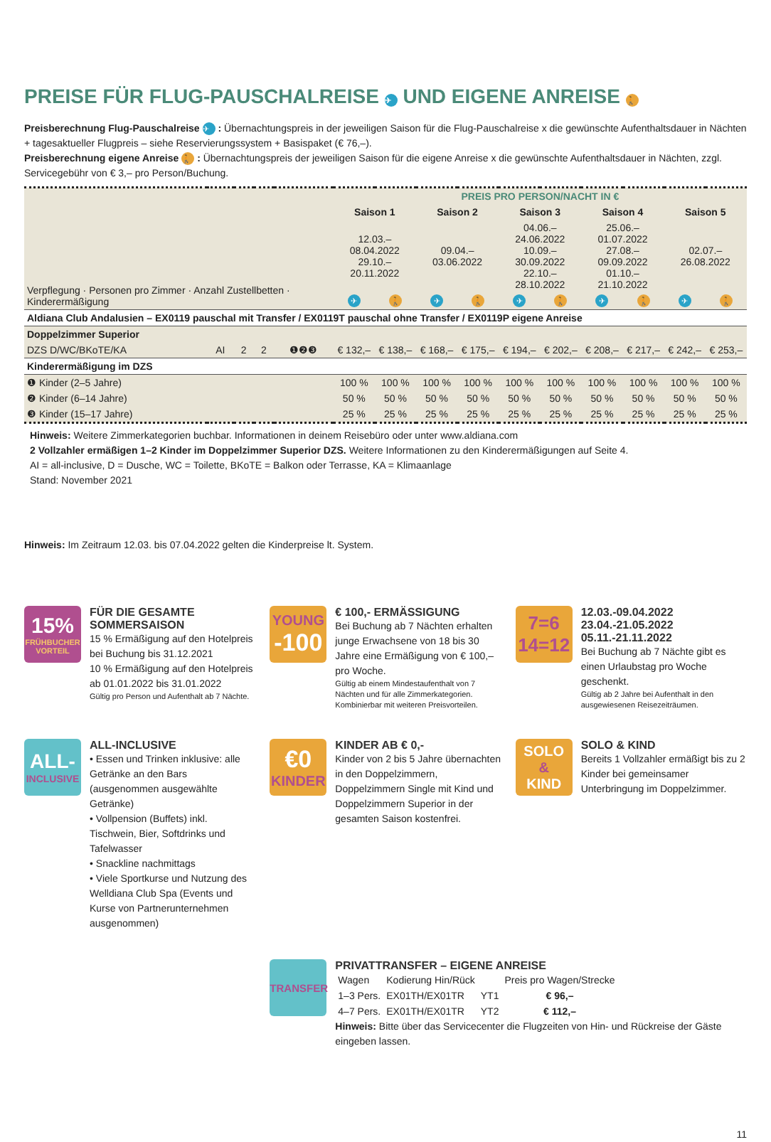PREISE FÜR FLUG-PAUSCHALREISE ✈ UND EIGENE ANREISE 🚶
Preisberechnung Flug-Pauschalreise ✈ : Übernachtungspreis in der jeweiligen Saison für die Flug-Pauschalreise x die gewünschte Aufenthaltsdauer in Nächten + tagesaktueller Flugpreis – siehe Reservierungssystem + Basispaket (€ 76,–).
Preisberechnung eigene Anreise 🚶 : Übernachtungspreis der jeweiligen Saison für die eigene Anreise x die gewünschte Aufenthaltsdauer in Nächten, zzgl. Servicegebühr von € 3,– pro Person/Buchung.
| Verpflegung · Personen pro Zimmer · Anzahl Zustellbetten · Kinderermäßigung | | | | | PREIS PRO PERSON/NACHT IN € | | | | | | | | | |
| --- | --- | --- | --- | --- | --- | --- | --- | --- | --- | --- | --- | --- | --- | --- |
| | | | | | Saison 1 | | Saison 2 | | Saison 3 | | Saison 4 | | Saison 5 | |
| | | | | | 12.03.–08.04.2022 29.10.–20.11.2022 | | 09.04.–03.06.2022 | | 04.06.–24.06.2022 10.09.–30.09.2022 22.10.–28.10.2022 | | 25.06.–01.07.2022 27.08.–09.09.2022 01.10.–21.10.2022 | | 02.07.–26.08.2022 | |
| | | | | | ✈ | 🚶 | ✈ | 🚶 | ✈ | 🚶 | ✈ | 🚶 | ✈ | 🚶 |
| Aldiana Club Andalusien – EX0119 pauschal mit Transfer / EX0119T pauschal ohne Transfer / EX0119P eigene Anreise | | | | | | | | | | | | | | |
| Doppelzimmer Superior | | | | | | | | | | | | | | |
| DZS D/WC/BKoTE/KA | AI | 2 | 2 | ❶❷❸ | € 132,– | € 138,– | € 168,– | € 175,– | € 194,– | € 202,– | € 208,– | € 217,– | € 242,– | € 253,– |
| Kinderermäßigung im DZS | | | | | | | | | | | | | | |
| ❶ Kinder (2–5 Jahre) | | | | | 100 % | 100 % | 100 % | 100 % | 100 % | 100 % | 100 % | 100 % | 100 % | 100 % |
| ❷ Kinder (6–14 Jahre) | | | | | 50 % | 50 % | 50 % | 50 % | 50 % | 50 % | 50 % | 50 % | 50 % | 50 % |
| ❸ Kinder (15–17 Jahre) | | | | | 25 % | 25 % | 25 % | 25 % | 25 % | 25 % | 25 % | 25 % | 25 % | 25 % |
Hinweis: Weitere Zimmerkategorien buchbar. Informationen in deinem Reisebüro oder unter www.aldiana.com
2 Vollzahler ermäßigen 1–2 Kinder im Doppelzimmer Superior DZS. Weitere Informationen zu den Kinderermäßigungen auf Seite 4.
AI = all-inclusive, D = Dusche, WC = Toilette, BKoTE = Balkon oder Terrasse, KA = Klimaanlage
Stand: November 2021
Hinweis: Im Zeitraum 12.03. bis 07.04.2022 gelten die Kinderpreise lt. System.
15%
FRÜHBUCHER
VORTEIL
FÜR DIE GESAMTE SOMMERSAISON
15 % Ermäßigung auf den Hotelpreis bei Buchung bis 31.12.2021
10 % Ermäßigung auf den Hotelpreis ab 01.01.2022 bis 31.01.2022
Gültig pro Person und Aufenthalt ab 7 Nächte.
YOUNG
-100
€ 100,- ERMÄSSIGUNG
Bei Buchung ab 7 Nächten erhalten junge Erwachsene von 18 bis 30 Jahre eine Ermäßigung von € 100,– pro Woche.
Gültig ab einem Mindestaufenthalt von 7 Nächten und für alle Zimmerkategorien. Kombinierbar mit weiteren Preisvorteilen.
7=6
14=12
12.03.-09.04.2022
23.04.-21.05.2022
05.11.-21.11.2022
Bei Buchung ab 7 Nächte gibt es einen Urlaubstag pro Woche geschenkt.
Gültig ab 2 Jahre bei Aufenthalt in den ausgewiesenen Reisezeiträumen.
ALL-
INCLUSIVE
ALL-INCLUSIVE
• Essen und Trinken inklusive: alle Getränke an den Bars (ausgenommen ausgewählte Getränke)
• Vollpension (Buffets) inkl. Tischwein, Bier, Softdrinks und Tafelwasser
• Snackline nachmittags
• Viele Sportkurse und Nutzung des Welldiana Club Spa (Events und Kurse von Partnerunternehmen ausgenommen)
€0
KINDER
KINDER AB € 0,-
Kinder von 2 bis 5 Jahre übernachten in den Doppelzimmern, Doppelzimmern Single mit Kind und Doppelzimmern Superior in der gesamten Saison kostenfrei.
SOLO
&
KIND
SOLO & KIND
Bereits 1 Vollzahler ermäßigt bis zu 2 Kinder bei gemeinsamer Unterbringung im Doppelzimmer.
TRANSFER
PRIVATTRANSFER – EIGENE ANREISE
| Wagen | Kodierung Hin/Rück | | Preis pro Wagen/Strecke |
| 1–3 Pers. | EX01TH/EX01TR | YT1 | € 96,– |
| 4–7 Pers. | EX01TH/EX01TR | YT2 | € 112,– |
Hinweis: Bitte über das Servicecenter die Flugzeiten von Hin- und Rückreise der Gäste eingeben lassen.
11